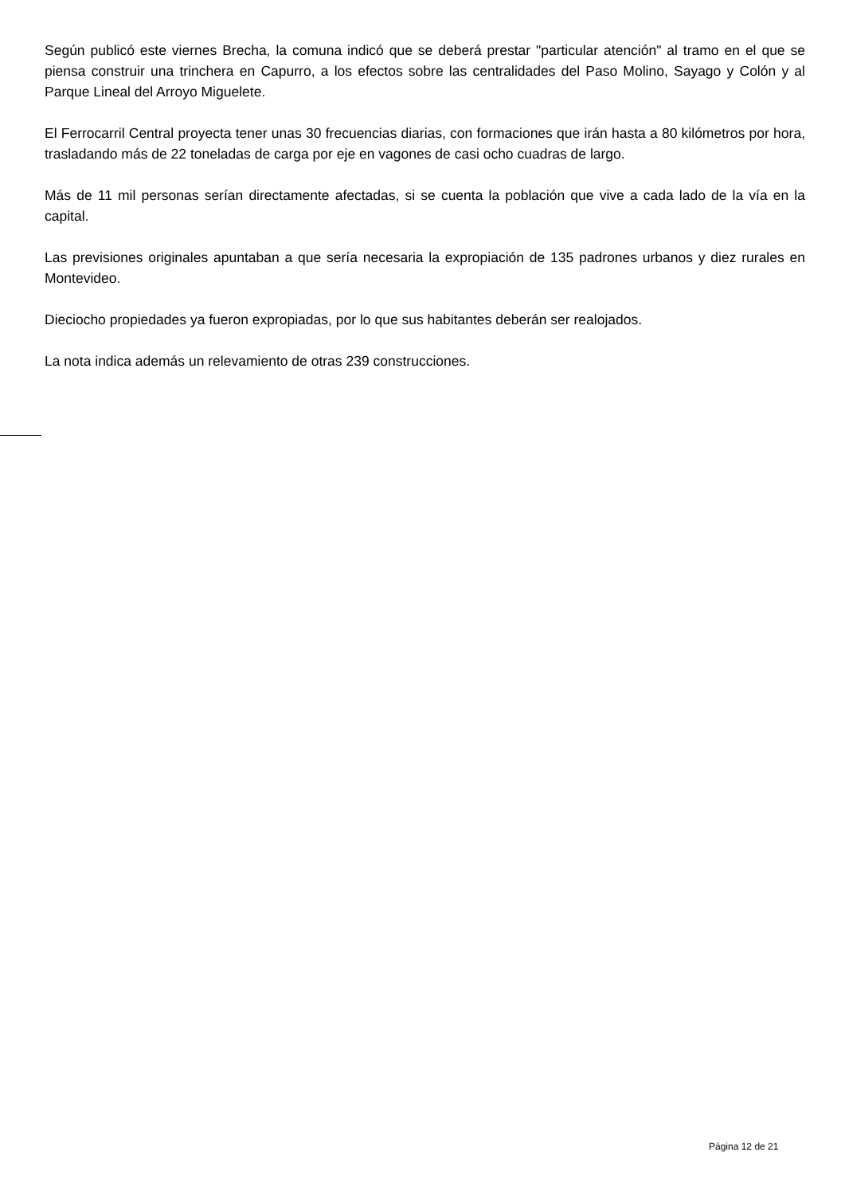Según publicó este viernes Brecha, la comuna indicó que se deberá prestar "particular atención" al tramo en el que se piensa construir una trinchera en Capurro, a los efectos sobre las centralidades del Paso Molino, Sayago y Colón y al Parque Lineal del Arroyo Miguelete.
El Ferrocarril Central proyecta tener unas 30 frecuencias diarias, con formaciones que irán hasta a 80 kilómetros por hora, trasladando más de 22 toneladas de carga por eje en vagones de casi ocho cuadras de largo.
Más de 11 mil personas serían directamente afectadas, si se cuenta la población que vive a cada lado de la vía en la capital.
Las previsiones originales apuntaban a que sería necesaria la expropiación de 135 padrones urbanos y diez rurales en Montevideo.
Dieciocho propiedades ya fueron expropiadas, por lo que sus habitantes deberán ser realojados.
La nota indica además un relevamiento de otras 239 construcciones.
Página 12 de 21